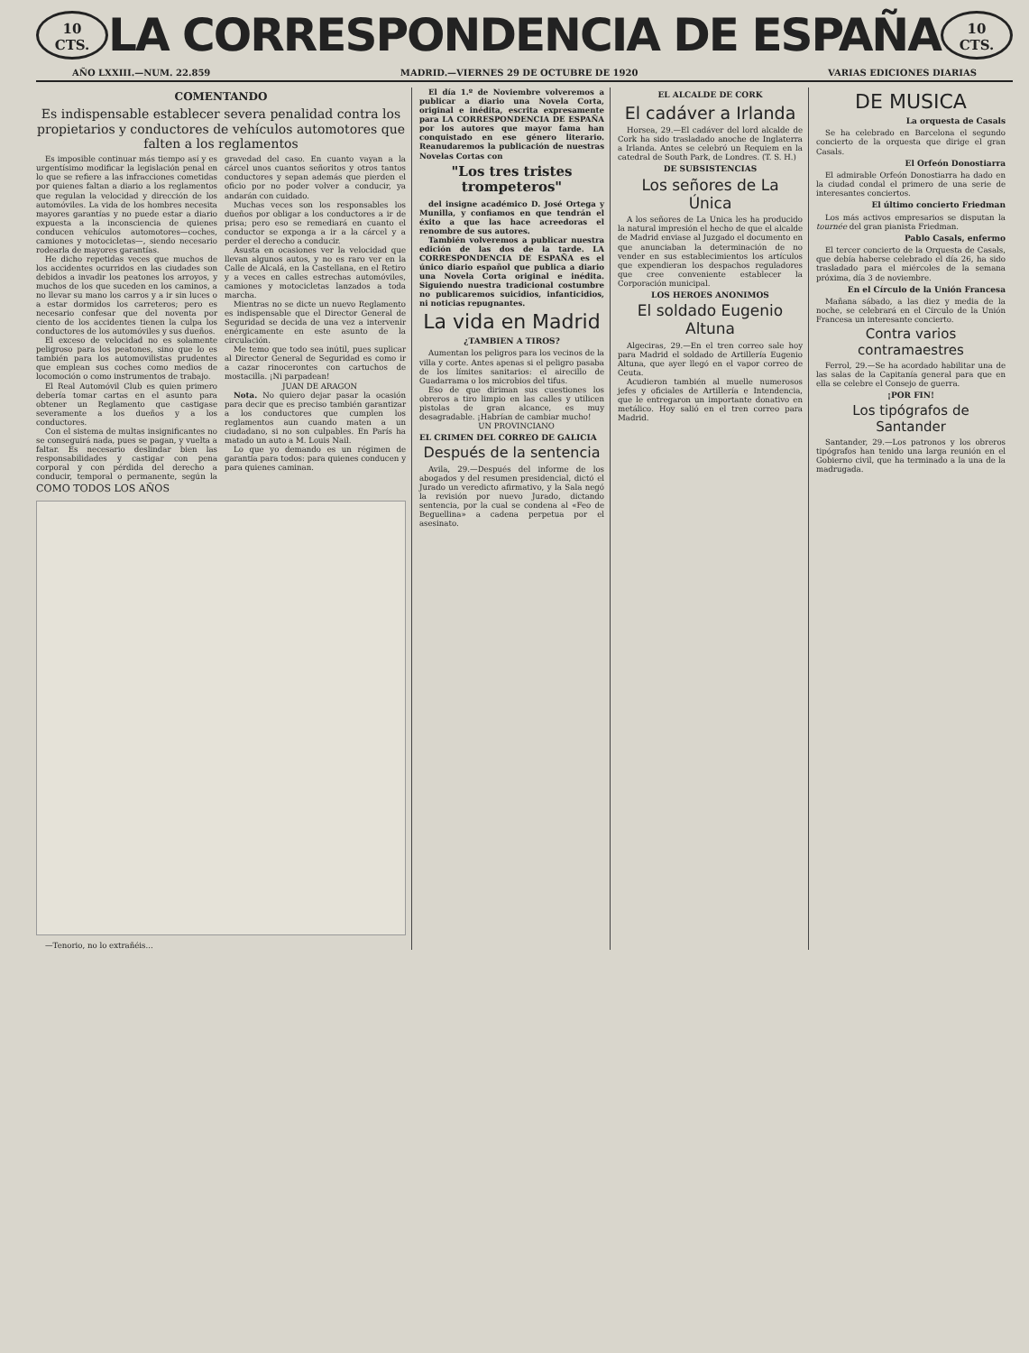10
CTS.
LA CORRESPONDENCIA DE ESPAÑA
10
CTS.
AÑO LXXIII.—NUM. 22.859 MADRID.—VIERNES 29 DE OCTUBRE DE 1920 VARIAS EDICIONES DIARIAS
COMENTANDO
Es indispensable establecer severa penalidad contra los propietarios y conductores de vehículos automotores que falten a los reglamentos
Es imposible continuar más tiempo así y es urgentísimo modificar la legislación penal en lo que se refiere a las infracciones cometidas por quienes faltan a diario a los reglamentos que regulan la velocidad y dirección de los automóviles. La vida de los hombres necesita mayores garantías y no puede estar a diario expuesta a la inconsciencia de quienes conducen vehículos automotores—coches, camiones y motocicletas—, siendo necesario rodearla de mayores garantías.
He dicho repetidas veces que muchos de los accidentes ocurridos en las ciudades son debidos a invadir los peatones los arroyos, y muchos de los que suceden en los caminos, a no llevar su mano los carros y a ir sin luces o a estar dormidos los carreteros; pero es necesario confesar que del noventa por ciento de los accidentes tienen la culpa los conductores de los automóviles y sus dueños.
El exceso de velocidad no es solamente peligroso para los peatones, sino que lo es también para los automovilistas prudentes que emplean sus coches como medios de locomoción o como instrumentos de trabajo.
El Real Automóvil Club es quien primero debería tomar cartas en el asunto para obtener un Reglamento que castigase severamente a los dueños y a los conductores.
Con el sistema de multas insignificantes no se conseguirá nada, pues se pagan, y vuelta a faltar. Es necesario deslindar bien las responsabilidades y castigar con pena corporal y con pérdida del derecho a conducir, temporal o permanente, según la gravedad del caso. En cuanto vayan a la cárcel unos cuantos señoritos y otros tantos conductores y sepan además que pierden el oficio por no poder volver a conducir, ya andarán con cuidado.
Muchas veces son los responsables los dueños por obligar a los conductores a ir de prisa; pero eso se remediará en cuanto el conductor se exponga a ir a la cárcel y a perder el derecho a conducir.
Asusta en ocasiones ver la velocidad que llevan algunos autos, y no es raro ver en la Calle de Alcalá, en la Castellana, en el Retiro y a veces en calles estrechas automóviles, camiones y motocicletas lanzados a toda marcha.
Mientras no se dicte un nuevo Reglamento es indispensable que el Director General de Seguridad se decida de una vez a intervenir enérgicamente en este asunto de la circulación.
Me temo que todo sea inútil, pues suplicar al Director General de Seguridad es como ir a cazar rinocerontes con cartuchos de mostacilla. ¡Ni parpadean!
JUAN DE ARAGON
Nota. No quiero dejar pasar la ocasión para decir que es preciso también garantizar a los conductores que cumplen los reglamentos aun cuando maten a un ciudadano, si no son culpables. En París ha matado un auto a M. Louis Nail.
Lo que yo demando es un régimen de garantía para todos: para quienes conducen y para quienes caminan.
COMO TODOS LOS AÑOS
—Tenorio, no lo extrañéis...
El día 1.º de Noviembre volveremos a publicar a diario una Novela Corta, original e inédita, escrita expresamente para LA CORRESPONDENCIA DE ESPAÑA por los autores que mayor fama han conquistado en ese género literario. Reanudaremos la publicación de nuestras Novelas Cortas con
"Los tres tristes trompeteros"
del insigne académico D. José Ortega y Munilla, y confiamos en que tendrán el éxito a que las hace acreedoras el renombre de sus autores.
También volveremos a publicar nuestra edición de las dos de la tarde. LA CORRESPONDENCIA DE ESPAÑA es el único diario español que publica a diario una Novela Corta original e inédita. Siguiendo nuestra tradicional costumbre no publicaremos suicidios, infanticidios, ni noticias repugnantes.
La vida en Madrid
¿TAMBIEN A TIROS?
Aumentan los peligros para los vecinos de la villa y corte. Antes apenas si el peligro pasaba de los límites sanitarios: el airecillo de Guadarrama o los microbios del tifus.
Eso de que diriman sus cuestiones los obreros a tiro limpio en las calles y utilicen pistolas de gran alcance, es muy desagradable. ¡Habrían de cambiar mucho!
UN PROVINCIANO
EL CRIMEN DEL CORREO DE GALICIA
Después de la sentencia
Avila, 29.—Después del informe de los abogados y del resumen presidencial, dictó el Jurado un veredicto afirmativo, y la Sala negó la revisión por nuevo Jurado, dictando sentencia, por la cual se condena al «Feo de Beguellina» a cadena perpetua por el asesinato.
EL ALCALDE DE CORK
El cadáver a Irlanda
Horsea, 29.—El cadáver del lord alcalde de Cork ha sido trasladado anoche de Inglaterra a Irlanda. Antes se celebró un Requiem en la catedral de South Park, de Londres. (T. S. H.)
DE SUBSISTENCIAS
Los señores de La Única
A los señores de La Unica les ha producido la natural impresión el hecho de que el alcalde de Madrid enviase al Juzgado el documento en que anunciaban la determinación de no vender en sus establecimientos los artículos que expendieran los despachos reguladores que cree conveniente establecer la Corporación municipal.
LOS HEROES ANONIMOS
El soldado Eugenio Altuna
Algeciras, 29.—En el tren correo sale hoy para Madrid el soldado de Artillería Eugenio Altuna, que ayer llegó en el vapor correo de Ceuta.
Acudieron también al muelle numerosos jefes y oficiales de Artillería e Intendencia, que le entregaron un importante donativo en metálico. Hoy salió en el tren correo para Madrid.
DE MUSICA
La orquesta de Casals
Se ha celebrado en Barcelona el segundo concierto de la orquesta que dirige el gran Casals.
El Orfeón Donostiarra
El admirable Orfeón Donostiarra ha dado en la ciudad condal el primero de una serie de interesantes conciertos.
El último concierto Friedman
Los más activos empresarios se disputan la tournée del gran pianista Friedman.
Pablo Casals, enfermo
El tercer concierto de la Orquesta de Casals, que debía haberse celebrado el día 26, ha sido trasladado para el miércoles de la semana próxima, día 3 de noviembre.
En el Círculo de la Unión Francesa
Mañana sábado, a las diez y media de la noche, se celebrará en el Círculo de la Unión Francesa un interesante concierto.
Contra varios contramaestres
Ferrol, 29.—Se ha acordado habilitar una de las salas de la Capitanía general para que en ella se celebre el Consejo de guerra.
¡POR FIN!
Los tipógrafos de Santander
Santander, 29.—Los patronos y los obreros tipógrafos han tenido una larga reunión en el Gobierno civil, que ha terminado a la una de la madrugada.